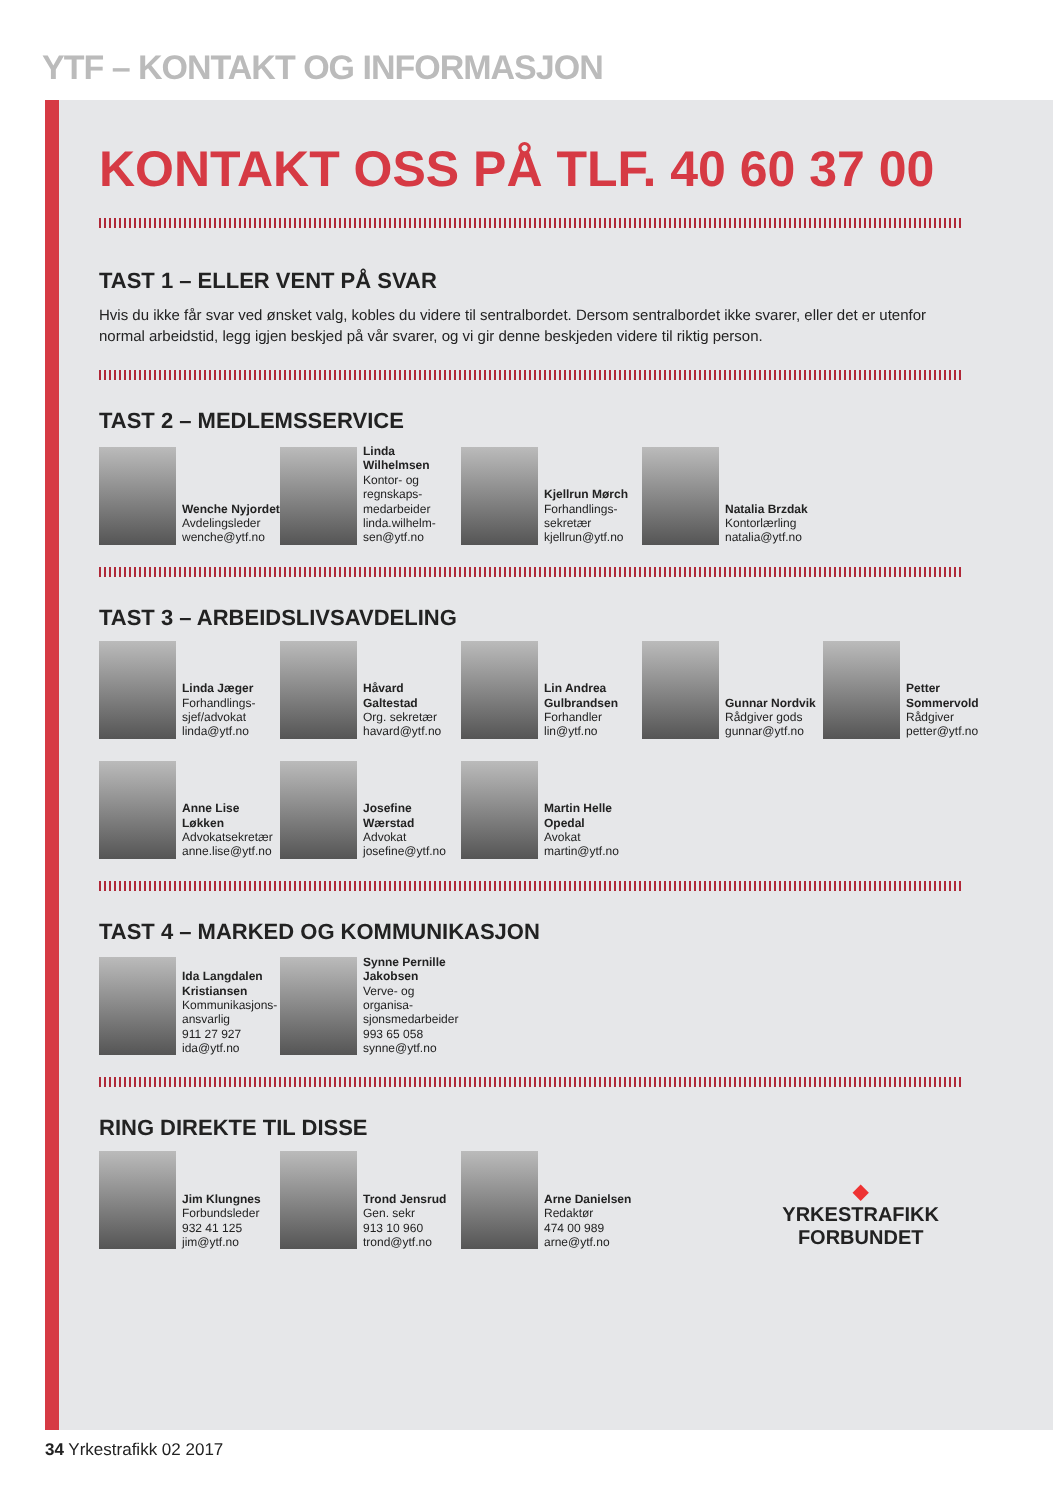YTF – KONTAKT OG INFORMASJON
KONTAKT OSS PÅ TLF. 40 60 37 00
TAST 1 – ELLER VENT PÅ SVAR
Hvis du ikke får svar ved ønsket valg, kobles du videre til sentralbordet. Dersom sentralbordet ikke svarer, eller det er utenfor normal arbeidstid, legg igjen beskjed på vår svarer, og vi gir denne beskjeden videre til riktig person.
TAST 2 – MEDLEMSSERVICE
Wenche Nyjordet
Avdelingsleder
wenche@ytf.no
Linda Wilhelmsen
Kontor- og regnskaps-medarbeider
linda.wilhelm-sen@ytf.no
Kjellrun Mørch
Forhandlings-sekretær
kjellrun@ytf.no
Natalia Brzdak
Kontorlærling
natalia@ytf.no
TAST 3 – ARBEIDSLIVSAVDELING
Linda Jæger
Forhandlings-sjef/advokat
linda@ytf.no
Håvard Galtestad
Org. sekretær
havard@ytf.no
Lin Andrea Gulbrandsen
Forhandler
lin@ytf.no
Gunnar Nordvik
Rådgiver gods
gunnar@ytf.no
Petter Sommervold
Rådgiver
petter@ytf.no
Anne Lise Løkken
Advokatsekretær
anne.lise@ytf.no
Josefine Wærstad
Advokat
josefine@ytf.no
Martin Helle Opedal
Avokat
martin@ytf.no
TAST 4 – MARKED OG KOMMUNIKASJON
Ida Langdalen Kristiansen
Kommunikasjons-ansvarlig
911 27 927
ida@ytf.no
Synne Pernille Jakobsen
Verve- og organisa-sjonsmedarbeider
993 65 058
synne@ytf.no
RING DIREKTE TIL DISSE
Jim Klungnes
Forbundsleder
932 41 125
jim@ytf.no
Trond Jensrud
Gen. sekr
913 10 960
trond@ytf.no
Arne Danielsen
Redaktør
474 00 989
arne@ytf.no
◆
YRKESTRAFIKK
FORBUNDET
34 Yrkestrafikk 02 2017